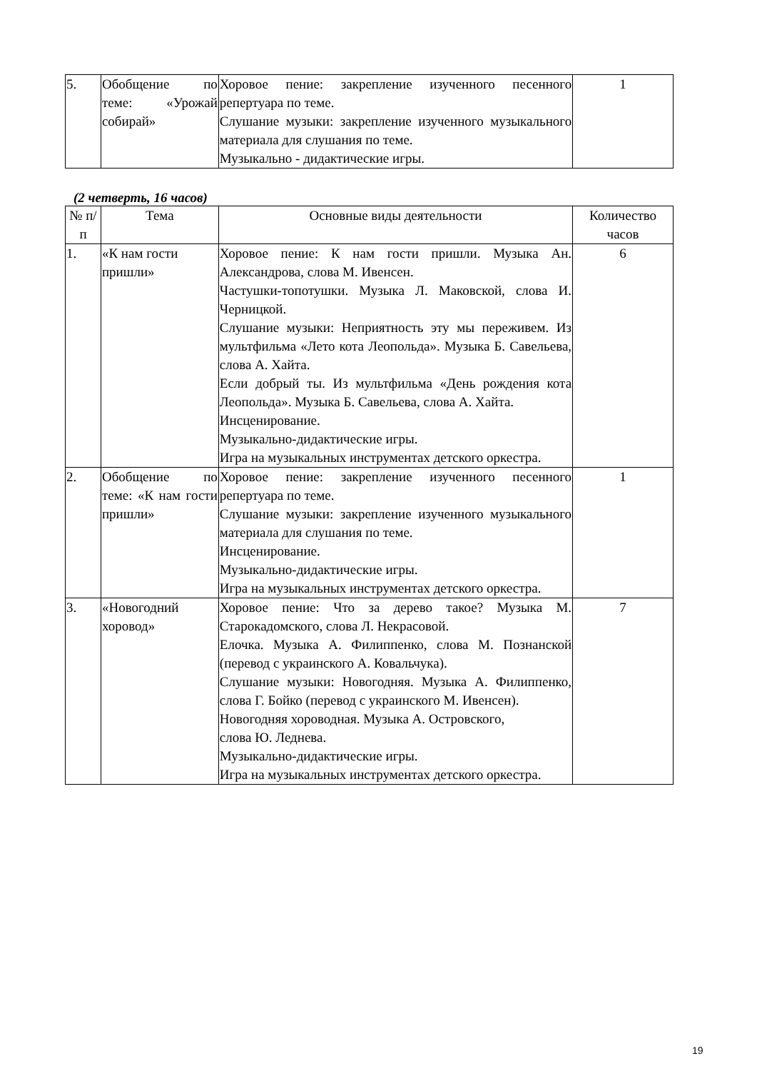| 5. | Обобщение по теме: «Урожай собирай» | Хоровое пение: закрепление изученного песенного репертуара по теме. Слушание музыки: закрепление изученного музыкального материала для слушания по теме. Музыкально - дидактические игры. | 1 |
(2 четверть, 16 часов)
| № п/п | Тема | Основные виды деятельности | Количество часов |
| --- | --- | --- | --- |
| 1. | «К нам гости пришли» | Хоровое пение: К нам гости пришли. Музыка Ан. Александрова, слова М. Ивенсен. Частушки-топотушки. Музыка Л. Маковской, слова И. Черницкой. Слушание музыки: Неприятность эту мы переживем. Из мультфильма «Лето кота Леопольда». Музыка Б. Савельева, слова А. Хайта. Если добрый ты. Из мультфильма «День рождения кота Леопольда». Музыка Б. Савельева, слова А. Хайта. Инсценирование. Музыкально-дидактические игры. Игра на музыкальных инструментах детского оркестра. | 6 |
| 2. | Обобщение по теме: «К нам гости пришли» | Хоровое пение: закрепление изученного песенного репертуара по теме. Слушание музыки: закрепление изученного музыкального материала для слушания по теме. Инсценирование. Музыкально-дидактические игры. Игра на музыкальных инструментах детского оркестра. | 1 |
| 3. | «Новогодний хоровод» | Хоровое пение: Что за дерево такое? Музыка М. Старокадомского, слова Л. Некрасовой. Елочка. Музыка А. Филиппенко, слова М. Познанской (перевод с украинского А. Ковальчука). Слушание музыки: Новогодняя. Музыка А. Филиппенко, слова Г. Бойко (перевод с украинского М. Ивенсен). Новогодняя хороводная. Музыка А. Островского, слова Ю. Леднева. Музыкально-дидактические игры. Игра на музыкальных инструментах детского оркестра. | 7 |
19